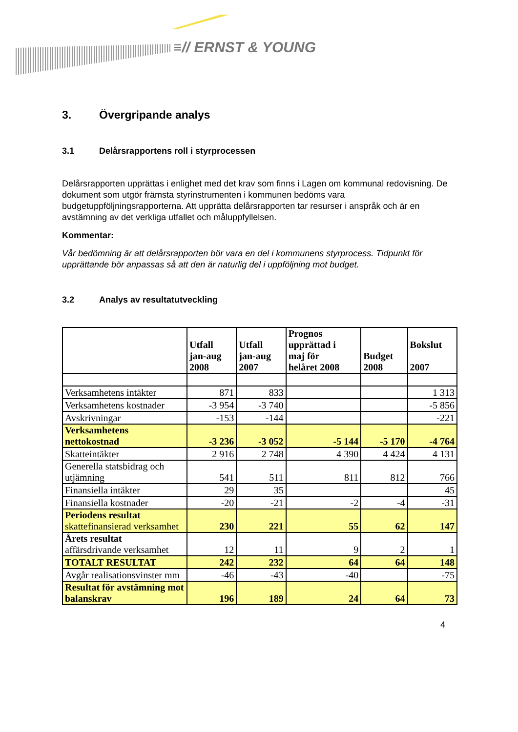≡// ERNST & YOUNG
3. Övergripande analys
3.1 Delårsrapportens roll i styrprocessen
Delårsrapporten upprättas i enlighet med det krav som finns i Lagen om kommunal redovisning. De dokument som utgör främsta styrinstrumenten i kommunen bedöms vara budgetuppföljningsrapporterna. Att upprätta delårsrapporten tar resurser i anspråk och är en avstämning av det verkliga utfallet och måluppfyllelsen.
Kommentar:
Vår bedömning är att delårsrapporten bör vara en del i kommunens styrprocess. Tidpunkt för upprättande bör anpassas så att den är naturlig del i uppföljning mot budget.
3.2 Analys av resultatutveckling
| | Utfall jan-aug 2008 | Utfall jan-aug 2007 | Prognos upprättad i maj för helåret 2008 | Budget 2008 | Bokslut 2007 |
| --- | --- | --- | --- | --- | --- |
| Verksamhetens intäkter | 871 | 833 | | | 1 313 |
| Verksamhetens kostnader | -3 954 | -3 740 | | | -5 856 |
| Avskrivningar | -153 | -144 | | | -221 |
| Verksamhetens nettokostnad | -3 236 | -3 052 | -5 144 | -5 170 | -4 764 |
| Skatteintäkter | 2 916 | 2 748 | 4 390 | 4 424 | 4 131 |
| Generella statsbidrag och utjämning | 541 | 511 | 811 | 812 | 766 |
| Finansiella intäkter | 29 | 35 | | | 45 |
| Finansiella kostnader | -20 | -21 | -2 | -4 | -31 |
| Periodens resultat skattefinansierad verksamhet | 230 | 221 | 55 | 62 | 147 |
| Årets resultat affärsdrivande verksamhet | 12 | 11 | 9 | 2 | 1 |
| TOTALT RESULTAT | 242 | 232 | 64 | 64 | 148 |
| Avgår realisationsvinster mm | -46 | -43 | -40 | | -75 |
| Resultat för avstämning mot balanskrav | 196 | 189 | 24 | 64 | 73 |
4